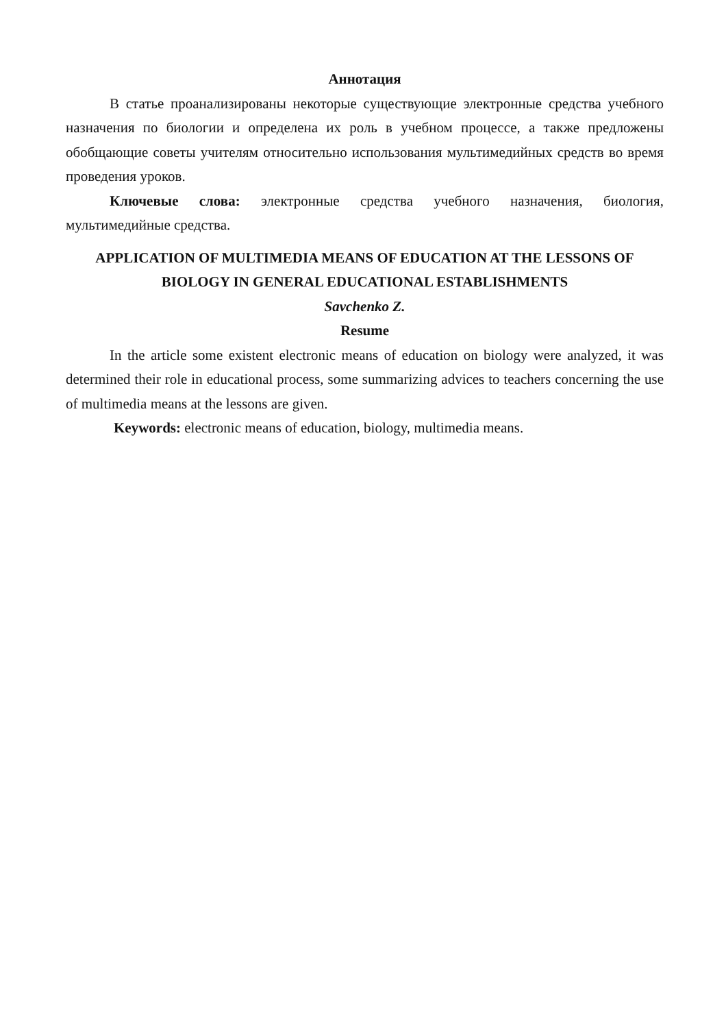Аннотация
В статье проанализированы некоторые существующие электронные средства учебного назначения по биологии и определена их роль в учебном процессе, а также предложены обобщающие советы учителям относительно использования мультимедийных средств во время проведения уроков.
Ключевые слова: электронные средства учебного назначения, биология, мультимедийные средства.
APPLICATION OF MULTIMEDIA MEANS OF EDUCATION AT THE LESSONS OF BIOLOGY IN GENERAL EDUCATIONAL ESTABLISHMENTS
Savchenko Z.
Resume
In the article some existent electronic means of education on biology were analyzed, it was determined their role in educational process, some summarizing advices to teachers concerning the use of multimedia means at the lessons are given.
Keywords: electronic means of education, biology, multimedia means.